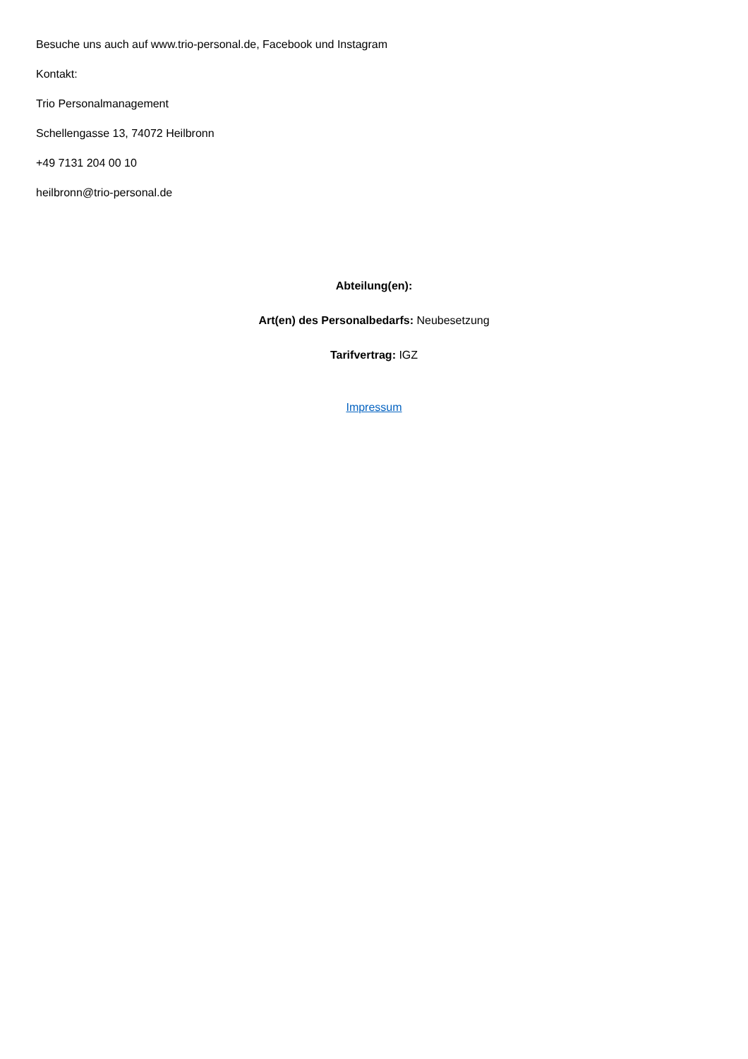Besuche uns auch auf www.trio-personal.de, Facebook und Instagram
Kontakt:
Trio Personalmanagement
Schellengasse 13, 74072 Heilbronn
+49 7131 204 00 10
heilbronn@trio-personal.de
Abteilung(en):
Art(en) des Personalbedarfs: Neubesetzung
Tarifvertrag: IGZ
Impressum